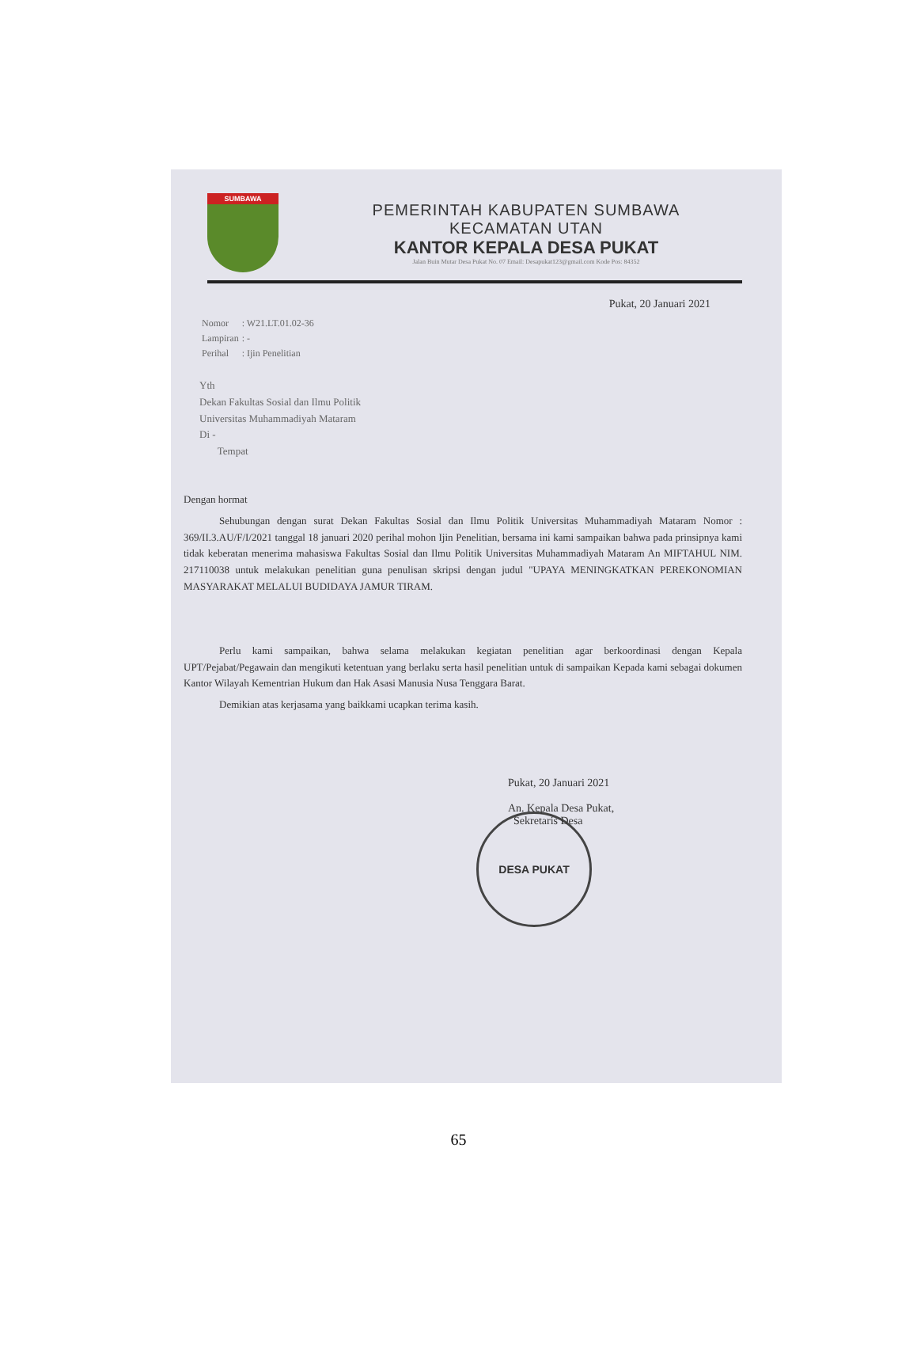SUMBAWA
PEMERINTAH KABUPATEN SUMBAWA
KECAMATAN UTAN
KANTOR KEPALA DESA PUKAT
Jalan Buin Mutar Desa Pukat No. 07 Email: Desapukat123@gmail.com Kode Pos: 84352
Pukat, 20 Januari 2021
| Nomor | : W21.LT.01.02-36 |
| Lampiran | : - |
| Perihal | : Ijin Penelitian |
Yth
Dekan Fakultas Sosial dan Ilmu Politik
Universitas Muhammadiyah Mataram
Di -
Tempat
Dengan hormat
Sehubungan dengan surat Dekan Fakultas Sosial dan Ilmu Politik Universitas Muhammadiyah Mataram Nomor : 369/II.3.AU/F/I/2021 tanggal 18 januari 2020 perihal mohon Ijin Penelitian, bersama ini kami sampaikan bahwa pada prinsipnya kami tidak keberatan menerima mahasiswa Fakultas Sosial dan Ilmu Politik Universitas Muhammadiyah Mataram An MIFTAHUL NIM. 217110038 untuk melakukan penelitian guna penulisan skripsi dengan judul "UPAYA MENINGKATKAN PEREKONOMIAN MASYARAKAT MELALUI BUDIDAYA JAMUR TIRAM.
Perlu kami sampaikan, bahwa selama melakukan kegiatan penelitian agar berkoordinasi dengan Kepala UPT/Pejabat/Pegawain dan mengikuti ketentuan yang berlaku serta hasil penelitian untuk di sampaikan Kepada kami sebagai dokumen Kantor Wilayah Kementrian Hukum dan Hak Asasi Manusia Nusa Tenggara Barat.
Demikian atas kerjasama yang baikkami ucapkan terima kasih.
Pukat, 20 Januari 2021
An. Kepala Desa Pukat,
Sekretaris Desa
DESA PUKAT
65